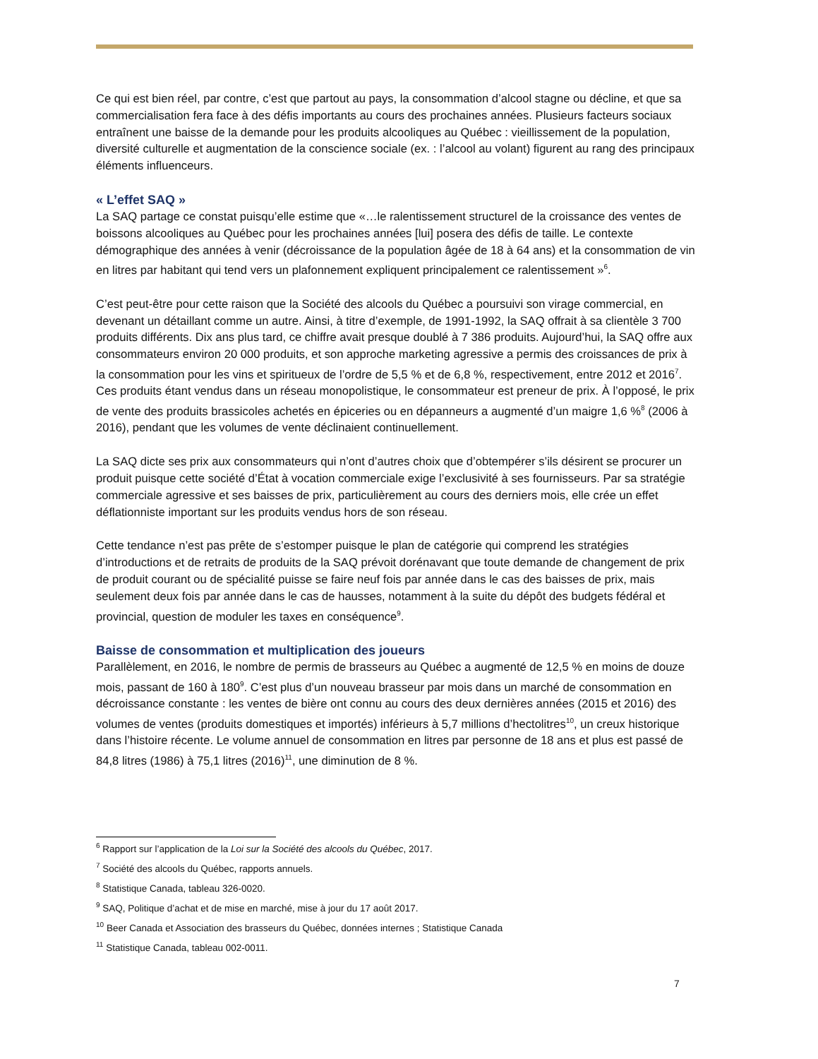Ce qui est bien réel, par contre, c’est que partout au pays, la consommation d’alcool stagne ou décline, et que sa commercialisation fera face à des défis importants au cours des prochaines années. Plusieurs facteurs sociaux entraînent une baisse de la demande pour les produits alcooliques au Québec : vieillissement de la population, diversité culturelle et augmentation de la conscience sociale (ex. : l’alcool au volant) figurent au rang des principaux éléments influenceurs.
« L’effet SAQ »
La SAQ partage ce constat puisqu’elle estime que «…le ralentissement structurel de la croissance des ventes de boissons alcooliques au Québec pour les prochaines années [lui] posera des défis de taille. Le contexte démographique des années à venir (décroissance de la population âgée de 18 à 64 ans) et la consommation de vin en litres par habitant qui tend vers un plafonnement expliquent principalement ce ralentissement »<sup>6</sup>.
C’est peut-être pour cette raison que la Société des alcools du Québec a poursuivi son virage commercial, en devenant un détaillant comme un autre. Ainsi, à titre d’exemple, de 1991-1992, la SAQ offrait à sa clientèle 3 700 produits différents. Dix ans plus tard, ce chiffre avait presque doublé à 7 386 produits. Aujourd’hui, la SAQ offre aux consommateurs environ 20 000 produits, et son approche marketing agressive a permis des croissances de prix à la consommation pour les vins et spiritueux de l’ordre de 5,5 % et de 6,8 %, respectivement, entre 2012 et 2016<sup>7</sup>. Ces produits étant vendus dans un réseau monopolistique, le consommateur est preneur de prix. À l’opposé, le prix de vente des produits brassicoles achetés en épiceries ou en dépanneurs a augmenté d’un maigre 1,6 %<sup>8</sup> (2006 à 2016), pendant que les volumes de vente déclinaient continuellement.
La SAQ dicte ses prix aux consommateurs qui n’ont d’autres choix que d’obtempérer s’ils désirent se procurer un produit puisque cette société d’État à vocation commerciale exige l’exclusivité à ses fournisseurs. Par sa stratégie commerciale agressive et ses baisses de prix, particulièrement au cours des derniers mois, elle crée un effet déflationniste important sur les produits vendus hors de son réseau.
Cette tendance n’est pas prête de s’estomper puisque le plan de catégorie qui comprend les stratégies d’introductions et de retraits de produits de la SAQ prévoit dorénavant que toute demande de changement de prix de produit courant ou de spécialité puisse se faire neuf fois par année dans le cas des baisses de prix, mais seulement deux fois par année dans le cas de hausses, notamment à la suite du dépôt des budgets fédéral et provincial, question de moduler les taxes en conséquence<sup>9</sup>.
Baisse de consommation et multiplication des joueurs
Parallèlement, en 2016, le nombre de permis de brasseurs au Québec a augmenté de 12,5 % en moins de douze mois, passant de 160 à 180<sup>9</sup>. C’est plus d’un nouveau brasseur par mois dans un marché de consommation en décroissance constante : les ventes de bière ont connu au cours des deux dernières années (2015 et 2016) des volumes de ventes (produits domestiques et importés) inférieurs à 5,7 millions d’hectolitres<sup>10</sup>, un creux historique dans l’histoire récente. Le volume annuel de consommation en litres par personne de 18 ans et plus est passé de 84,8 litres (1986) à 75,1 litres (2016)<sup>11</sup>, une diminution de 8 %.
<sup>6</sup> Rapport sur l’application de la Loi sur la Société des alcools du Québec, 2017.
<sup>7</sup> Société des alcools du Québec, rapports annuels.
<sup>8</sup> Statistique Canada, tableau 326-0020.
<sup>9</sup> SAQ, Politique d’achat et de mise en marché, mise à jour du 17 août 2017.
<sup>10</sup> Beer Canada et Association des brasseurs du Québec, données internes ; Statistique Canada
<sup>11</sup> Statistique Canada, tableau 002-0011.
7